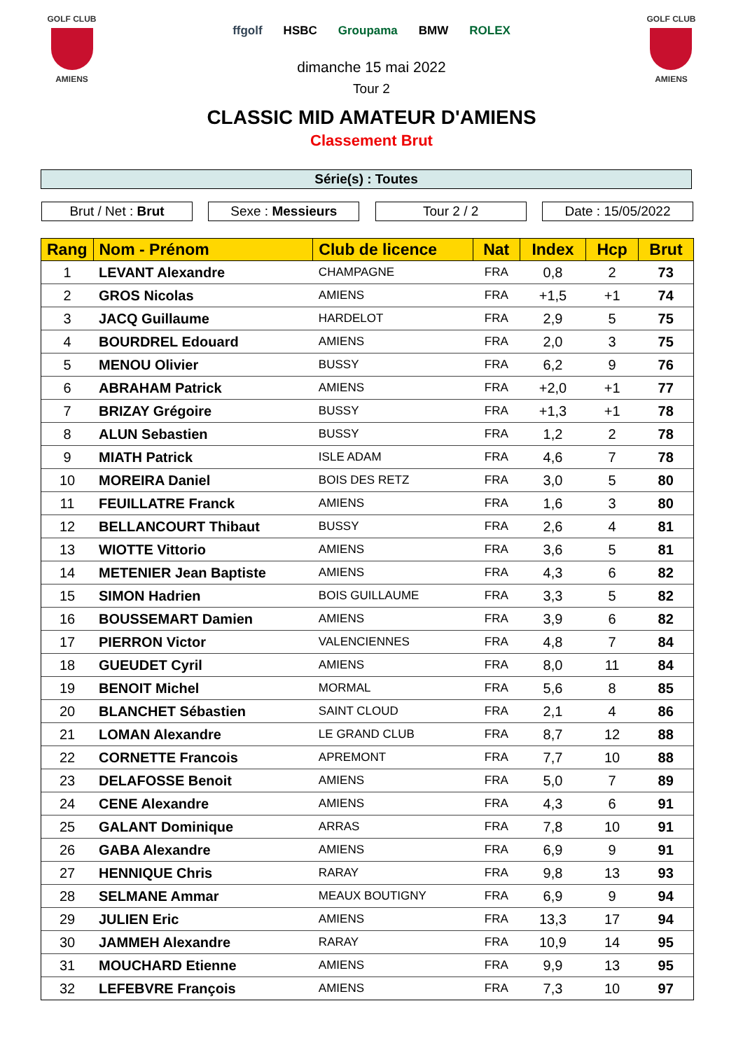GOLF CLUB
AMIENS
ffgolf HSBC Groupama BMW ROLEX
dimanche 15 mai 2022
Tour 2
GOLF CLUB
AMIENS
CLASSIC MID AMATEUR D'AMIENS
Classement Brut
Série(s) : Toutes
Brut / Net : Brut Sexe : Messieurs Tour 2 / 2 Date : 15/05/2022
| Rang | Nom - Prénom | Club de licence | Nat | Index | Hcp | Brut |
| --- | --- | --- | --- | --- | --- | --- |
| 1 | LEVANT Alexandre | CHAMPAGNE | FRA | 0,8 | 2 | 73 |
| 2 | GROS Nicolas | AMIENS | FRA | +1,5 | +1 | 74 |
| 3 | JACQ Guillaume | HARDELOT | FRA | 2,9 | 5 | 75 |
| 4 | BOURDREL Edouard | AMIENS | FRA | 2,0 | 3 | 75 |
| 5 | MENOU Olivier | BUSSY | FRA | 6,2 | 9 | 76 |
| 6 | ABRAHAM Patrick | AMIENS | FRA | +2,0 | +1 | 77 |
| 7 | BRIZAY Grégoire | BUSSY | FRA | +1,3 | +1 | 78 |
| 8 | ALUN Sebastien | BUSSY | FRA | 1,2 | 2 | 78 |
| 9 | MIATH Patrick | ISLE ADAM | FRA | 4,6 | 7 | 78 |
| 10 | MOREIRA Daniel | BOIS DES RETZ | FRA | 3,0 | 5 | 80 |
| 11 | FEUILLATRE Franck | AMIENS | FRA | 1,6 | 3 | 80 |
| 12 | BELLANCOURT Thibaut | BUSSY | FRA | 2,6 | 4 | 81 |
| 13 | WIOTTE Vittorio | AMIENS | FRA | 3,6 | 5 | 81 |
| 14 | METENIER Jean Baptiste | AMIENS | FRA | 4,3 | 6 | 82 |
| 15 | SIMON Hadrien | BOIS GUILLAUME | FRA | 3,3 | 5 | 82 |
| 16 | BOUSSEMART Damien | AMIENS | FRA | 3,9 | 6 | 82 |
| 17 | PIERRON Victor | VALENCIENNES | FRA | 4,8 | 7 | 84 |
| 18 | GUEUDET Cyril | AMIENS | FRA | 8,0 | 11 | 84 |
| 19 | BENOIT Michel | MORMAL | FRA | 5,6 | 8 | 85 |
| 20 | BLANCHET Sébastien | SAINT CLOUD | FRA | 2,1 | 4 | 86 |
| 21 | LOMAN Alexandre | LE GRAND CLUB | FRA | 8,7 | 12 | 88 |
| 22 | CORNETTE Francois | APREMONT | FRA | 7,7 | 10 | 88 |
| 23 | DELAFOSSE Benoit | AMIENS | FRA | 5,0 | 7 | 89 |
| 24 | CENE Alexandre | AMIENS | FRA | 4,3 | 6 | 91 |
| 25 | GALANT Dominique | ARRAS | FRA | 7,8 | 10 | 91 |
| 26 | GABA Alexandre | AMIENS | FRA | 6,9 | 9 | 91 |
| 27 | HENNIQUE Chris | RARAY | FRA | 9,8 | 13 | 93 |
| 28 | SELMANE Ammar | MEAUX BOUTIGNY | FRA | 6,9 | 9 | 94 |
| 29 | JULIEN Eric | AMIENS | FRA | 13,3 | 17 | 94 |
| 30 | JAMMEH Alexandre | RARAY | FRA | 10,9 | 14 | 95 |
| 31 | MOUCHARD Etienne | AMIENS | FRA | 9,9 | 13 | 95 |
| 32 | LEFEBVRE François | AMIENS | FRA | 7,3 | 10 | 97 |